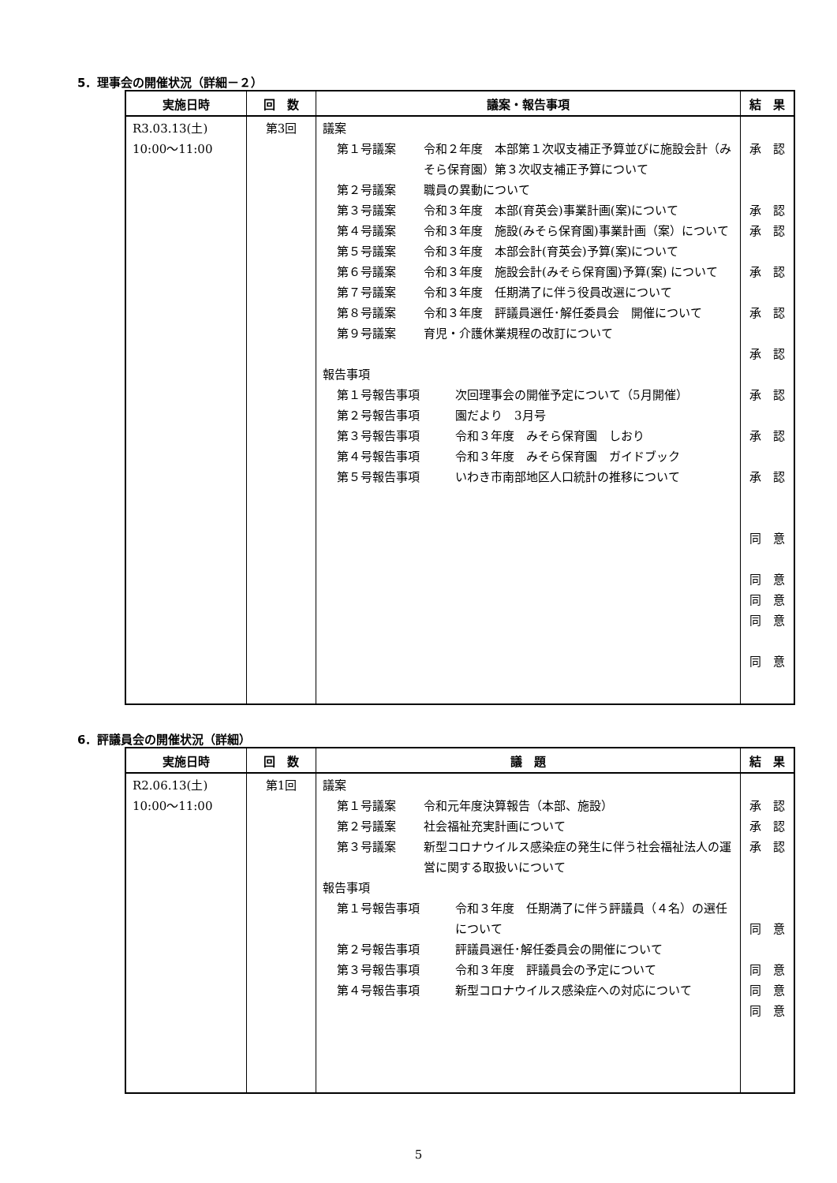5．理事会の開催状況（詳細－２）
| 実施日時 | 回 数 | 議案・報告事項 | 結 果 |
| --- | --- | --- | --- |
| R3.03.13(土) 10:00～11:00 | 第3回 | 議案 第１号議案 令和２年度 本部第１次収支補正予算並びに施設会計（みそら保育園）第３次収支補正予算について 第２号議案 職員の異動について 第３号議案 令和３年度 本部(育英会)事業計画(案)について 第４号議案 令和３年度 施設(みそら保育園)事業計画（案）について 第５号議案 令和３年度 本部会計(育英会)予算(案)について 第６号議案 令和３年度 施設会計(みそら保育園)予算(案) について 第７号議案 令和３年度 任期満了に伴う役員改選について 第８号議案 令和３年度 評議員選任･解任委員会 開催について 第９号議案 育児・介護休業規程の改訂について 報告事項 第１号報告事項 次回理事会の開催予定について（5月開催） 第２号報告事項 園だより 3月号 第３号報告事項 令和３年度 みそら保育園 しおり 第４号報告事項 令和３年度 みそら保育園 ガイドブック 第５号報告事項 いわき市南部地区人口統計の推移について | 承 認 承 認 承 認 承 認 承 認 承 認 承 認 承 認 承 認 同 意 同 意 同 意 同 意 同 意 |
6．評議員会の開催状況（詳細）
| 実施日時 | 回 数 | 議 題 | 結 果 |
| --- | --- | --- | --- |
| R2.06.13(土) 10:00～11:00 | 第1回 | 議案 第１号議案 令和元年度決算報告（本部、施設） 第２号議案 社会福祉充実計画について 第３号議案 新型コロナウイルス感染症の発生に伴う社会福祉法人の運営に関する取扱いについて 報告事項 第１号報告事項 令和３年度 任期満了に伴う評議員（４名）の選任について 第２号報告事項 評議員選任･解任委員会の開催について 第３号報告事項 令和３年度 評議員会の予定について 第４号報告事項 新型コロナウイルス感染症への対応について | 承 認 承 認 承 認 同 意 同 意 同 意 同 意 |
5